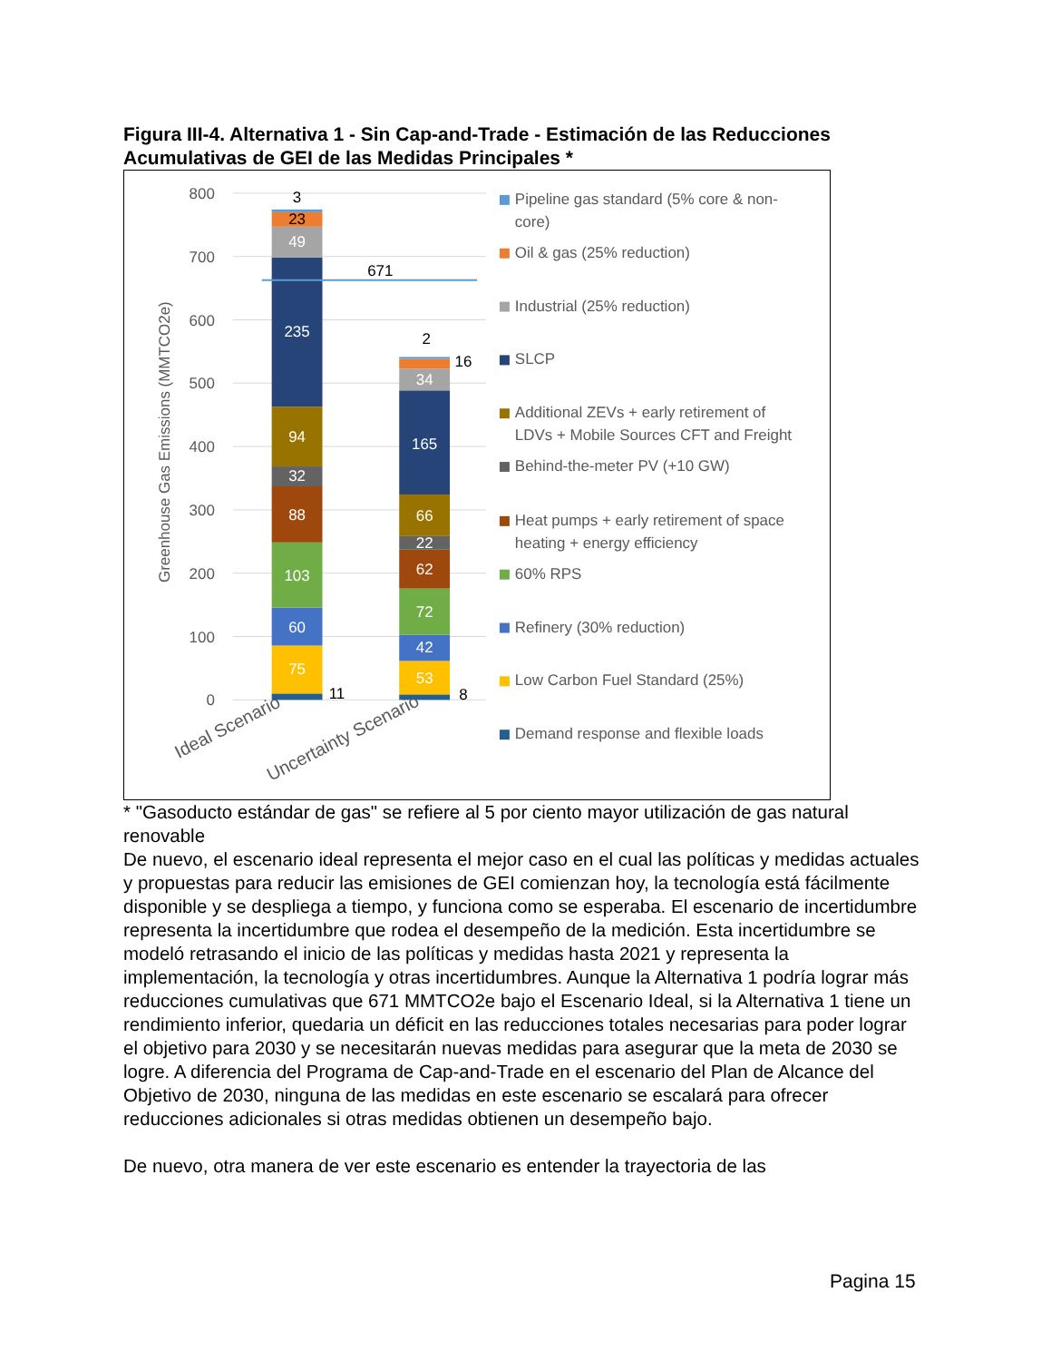Figura III-4. Alternativa 1 - Sin Cap-and-Trade - Estimación de las Reducciones Acumulativas de GEI de las Medidas Principales *
800
700
600
500
400
300
200
100
0
Greenhouse Gas Emissions (MMTCO2e)
75
60
103
88
32
94
235
49
53
42
72
62
22
66
165
34
23
3
11
8
16
2
671
Ideal Scenario
Uncertainty Scenario
Pipeline gas standard (5% core & non-
core)
Oil & gas (25% reduction)
Industrial (25% reduction)
SLCP
Additional ZEVs + early retirement of
LDVs + Mobile Sources CFT and Freight
Behind-the-meter PV (+10 GW)
Heat pumps + early retirement of space
heating + energy efficiency
60% RPS
Refinery (30% reduction)
Low Carbon Fuel Standard (25%)
Demand response and flexible loads
* "Gasoducto estándar de gas" se refiere al 5 por ciento mayor utilización de gas natural renovable
De nuevo, el escenario ideal representa el mejor caso en el cual las políticas y medidas actuales y propuestas para reducir las emisiones de GEI comienzan hoy, la tecnología está fácilmente disponible y se despliega a tiempo, y funciona como se esperaba. El escenario de incertidumbre representa la incertidumbre que rodea el desempeño de la medición. Esta incertidumbre se modeló retrasando el inicio de las políticas y medidas hasta 2021 y representa la implementación, la tecnología y otras incertidumbres. Aunque la Alternativa 1 podría lograr más reducciones cumulativas que 671 MMTCO2e bajo el Escenario Ideal, si la Alternativa 1 tiene un rendimiento inferior, quedaria un déficit en las reducciones totales necesarias para poder lograr el objetivo para 2030 y se necesitarán nuevas medidas para asegurar que la meta de 2030 se logre. A diferencia del Programa de Cap-and-Trade en el escenario del Plan de Alcance del Objetivo de 2030, ninguna de las medidas en este escenario se escalará para ofrecer reducciones adicionales si otras medidas obtienen un desempeño bajo.
De nuevo, otra manera de ver este escenario es entender la trayectoria de las
Pagina 15